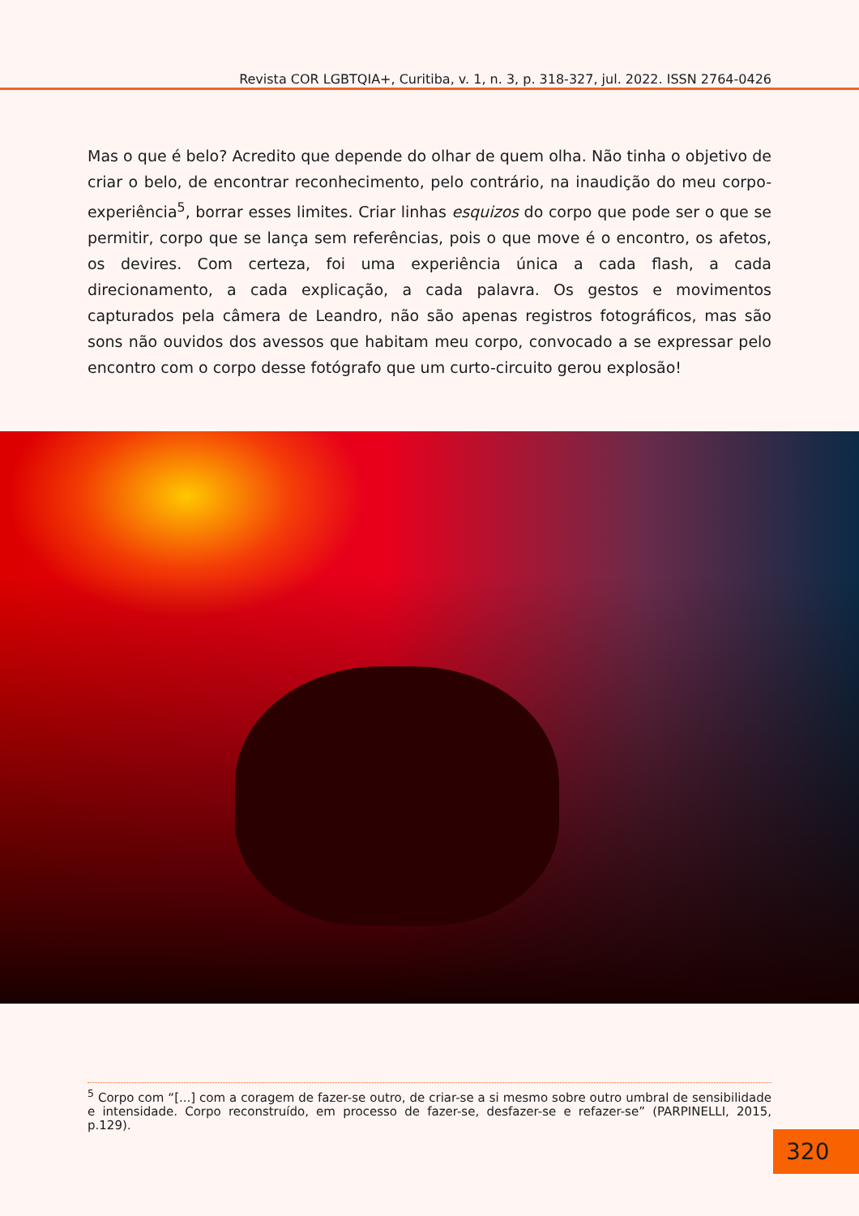Revista COR LGBTQIA+, Curitiba, v. 1, n. 3, p. 318-327, jul. 2022. ISSN 2764-0426
Mas o que é belo? Acredito que depende do olhar de quem olha. Não tinha o objetivo de criar o belo, de encontrar reconhecimento, pelo contrário, na inaudição do meu corpo-experiência<sup>5</sup>, borrar esses limites. Criar linhas esquizos do corpo que pode ser o que se permitir, corpo que se lança sem referências, pois o que move é o encontro, os afetos, os devires. Com certeza, foi uma experiência única a cada flash, a cada direcionamento, a cada explicação, a cada palavra. Os gestos e movimentos capturados pela câmera de Leandro, não são apenas registros fotográficos, mas são sons não ouvidos dos avessos que habitam meu corpo, convocado a se expressar pelo encontro com o corpo desse fotógrafo que um curto-circuito gerou explosão!
<sup>5</sup> Corpo com “[...] com a coragem de fazer-se outro, de criar-se a si mesmo sobre outro umbral de sensibilidade e intensidade. Corpo reconstruído, em processo de fazer-se, desfazer-se e refazer-se” (PARPINELLI, 2015, p.129).
320